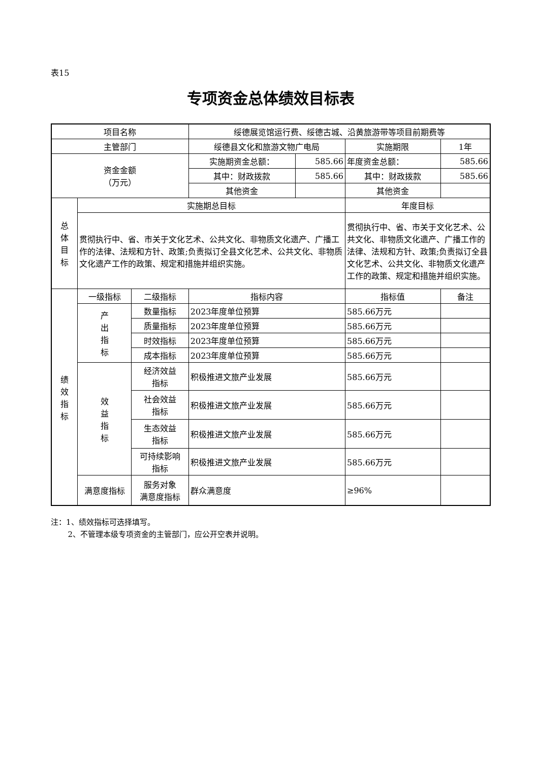表15
专项资金总体绩效目标表
| 项目名称 | | | 绥德展览馆运行费、绥德古城、沿黄旅游带等项目前期费等 | | | |
| 主管部门 | | | 绥德县文化和旅游文物广电局 | | 实施期限 | 1年 |
| 资金金额 （万元） | | | 实施期资金总额： | 585.66 | 年度资金总额： | 585.66 |
| | | | 其中：财政拨款 | 585.66 | 其中：财政拨款 | 585.66 |
| | | | 其他资金 | | 其他资金 | |
| 总 体 目 标 | 实施期总目标 | | | | 年度目标 | |
| | 贯彻执行中、省、市关于文化艺术、公共文化、非物质文化遗产、广播工作的法律、法规和方针、政策;负责拟订全县文化艺术、公共文化、非物质文化遗产工作的政策、规定和措施并组织实施。 | | | | 贯彻执行中、省、市关于文化艺术、公共文化、非物质文化遗产、广播工作的法律、法规和方针、政策;负责拟订全县文化艺术、公共文化、非物质文化遗产工作的政策、规定和措施并组织实施。 | |
| 绩 效 指 标 | 一级指标 | 二级指标 | 指标内容 | | 指标值 | 备注 |
| | 产 出 指 标 | 数量指标 | 2023年度单位预算 | | 585.66万元 | |
| | | 质量指标 | 2023年度单位预算 | | 585.66万元 | |
| | | 时效指标 | 2023年度单位预算 | | 585.66万元 | |
| | | 成本指标 | 2023年度单位预算 | | 585.66万元 | |
| | 效 益 指 标 | 经济效益 指标 | 积极推进文旅产业发展 | | 585.66万元 | |
| | | 社会效益 指标 | 积极推进文旅产业发展 | | 585.66万元 | |
| | | 生态效益 指标 | 积极推进文旅产业发展 | | 585.66万元 | |
| | | 可持续影响 指标 | 积极推进文旅产业发展 | | 585.66万元 | |
| | 满意度指标 | 服务对象 满意度指标 | 群众满意度 | | ≥96% | |
注：1、绩效指标可选择填写。
2、不管理本级专项资金的主管部门，应公开空表并说明。